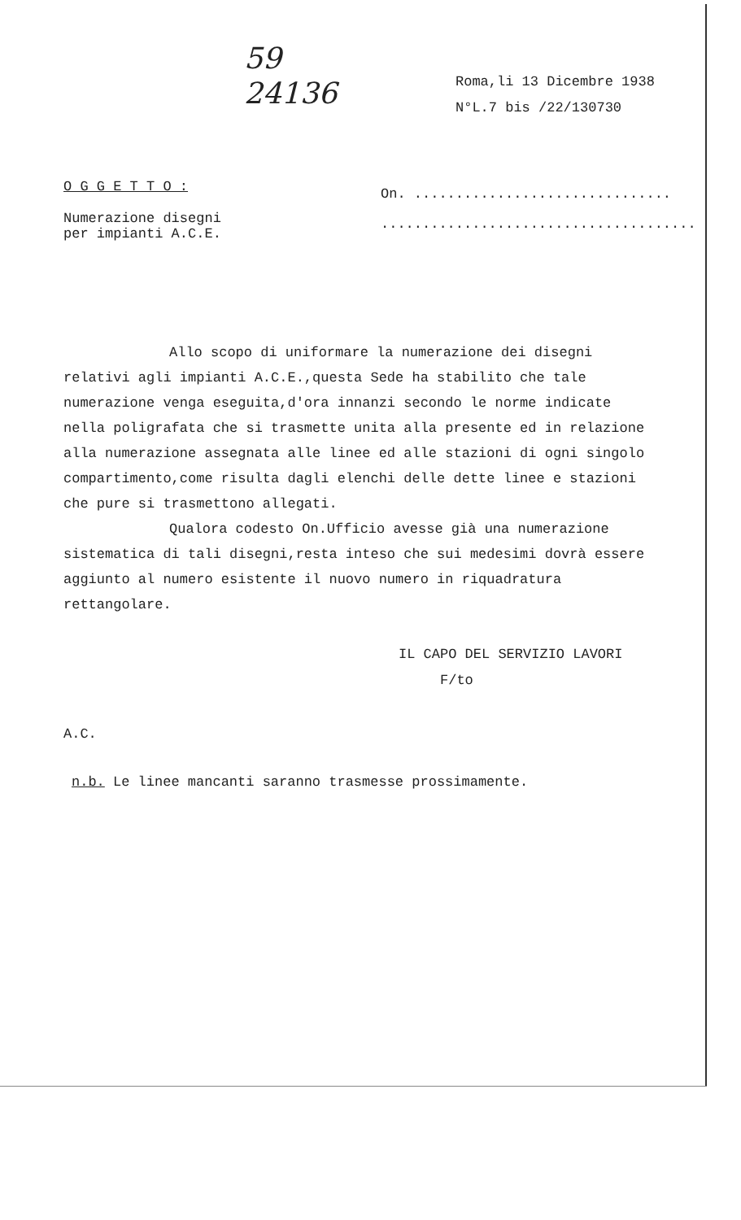59
24136
Roma,li 13 Dicembre 1938
N°L.7 bis /22/130730
O G G E T T O :
Numerazione disegni
per impianti A.C.E.
On. ...............................
......................................
Allo scopo di uniformare la numerazione dei disegni relativi agli impianti A.C.E.,questa Sede ha stabilito che tale numerazione venga eseguita,d'ora innanzi secondo le norme indicate nella poligrafata che si trasmette unita alla presente ed in relazione alla numerazione assegnata alle linee ed alle stazioni di ogni singolo compartimento,come risulta dagli elenchi delle dette linee e stazioni che pure si trasmettono allegati.
Qualora codesto On.Ufficio avesse già una numerazione sistematica di tali disegni,resta inteso che sui medesimi dovrà essere aggiunto al numero esistente il nuovo numero in riquadratura rettangolare.
IL CAPO DEL SERVIZIO LAVORI
F/to
A.C.
n.b. Le linee mancanti saranno trasmesse prossimamente.